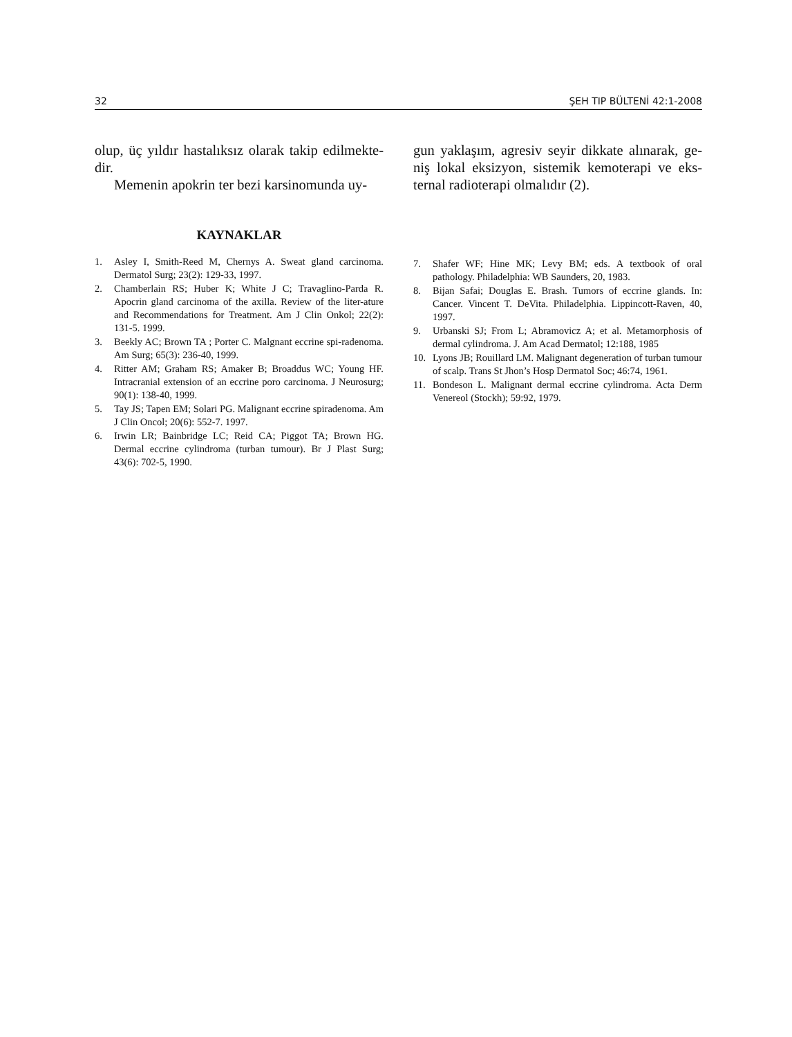32 ŞEH TIP BÜLTENİ 42:1-2008
olup, üç yıldır hastalıksız olarak takip edilmekte-dir.
Memenin apokrin ter bezi karsinomunda uy-
gun yaklaşım, agresiv seyir dikkate alınarak, ge-niş lokal eksizyon, sistemik kemoterapi ve eks-ternal radioterapi olmalıdır (2).
KAYNAKLAR
1. Asley I, Smith-Reed M, Chernys A. Sweat gland carcinoma. Dermatol Surg; 23(2): 129-33, 1997.
2. Chamberlain RS; Huber K; White J C; Travaglino-Parda R. Apocrin gland carcinoma of the axilla. Review of the liter-ature and Recommendations for Treatment. Am J Clin Onkol; 22(2): 131-5. 1999.
3. Beekly AC; Brown TA ; Porter C. Malgnant eccrine spi-radenoma. Am Surg; 65(3): 236-40, 1999.
4. Ritter AM; Graham RS; Amaker B; Broaddus WC; Young HF. Intracranial extension of an eccrine poro carcinoma. J Neurosurg; 90(1): 138-40, 1999.
5. Tay JS; Tapen EM; Solari PG. Malignant eccrine spiradenoma. Am J Clin Oncol; 20(6): 552-7. 1997.
6. Irwin LR; Bainbridge LC; Reid CA; Piggot TA; Brown HG. Dermal eccrine cylindroma (turban tumour). Br J Plast Surg; 43(6): 702-5, 1990.
7. Shafer WF; Hine MK; Levy BM; eds. A textbook of oral pathology. Philadelphia: WB Saunders, 20, 1983.
8. Bijan Safai; Douglas E. Brash. Tumors of eccrine glands. In: Cancer. Vincent T. DeVita. Philadelphia. Lippincott-Raven, 40, 1997.
9. Urbanski SJ; From L; Abramovicz A; et al. Metamorphosis of dermal cylindroma. J. Am Acad Dermatol; 12:188, 1985
10. Lyons JB; Rouillard LM. Malignant degeneration of turban tumour of scalp. Trans St Jhon’s Hosp Dermatol Soc; 46:74, 1961.
11. Bondeson L. Malignant dermal eccrine cylindroma. Acta Derm Venereol (Stockh); 59:92, 1979.